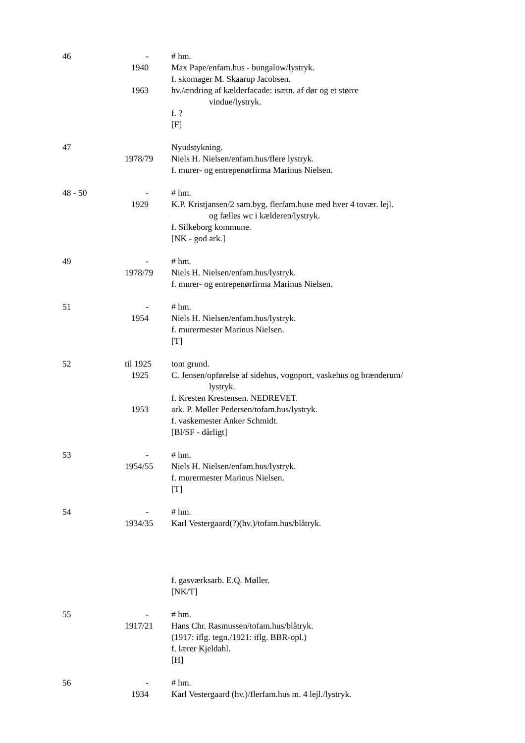46 - # hm.
1940 Max Pape/enfam.hus - bungalow/lystryk.
f. skomager M. Skaarup Jacobsen.
1963 hv./ændring af kælderfacade: isætn. af dør og et større
vindue/lystryk.
f. ?
[F]
47 Nyudstykning.
1978/79
Niels H. Nielsen/enfam.hus/flere lystryk.
f. murer- og entrepenørfirma Marinus Nielsen.
48 - 50 - # hm.
1929 K.P. Kristjansen/2 sam.byg. flerfam.huse med hver 4 tovær. lejl.
og fælles wc i kælderen/lystryk.
f. Silkeborg kommune.
[NK - god ark.]
49 - # hm.
1978/79
Niels H. Nielsen/enfam.hus/lystryk.
f. murer- og entrepenørfirma Marinus Nielsen.
51 - # hm.
1954 Niels H. Nielsen/enfam.hus/lystryk.
f. murermester Marinus Nielsen.
[T]
52 til 1925 tom grund.
1925 C. Jensen/opførelse af sidehus, vognport, vaskehus og brænderum/
lystryk.
f. Kresten Krestensen. NEDREVET.
1953 ark. P. Møller Pedersen/tofam.hus/lystryk.
f. vaskemester Anker Schmidt.
[Bl/SF - dårligt]
53 - # hm.
1954/55
Niels H. Nielsen/enfam.hus/lystryk.
f. murermester Marinus Nielsen.
[T]
54 - # hm.
1934/35
Karl Vestergaard(?)(hv.)/tofam.hus/blåtryk.
f. gasværksarb. E.Q. Møller.
[NK/T]
55 - # hm.
1917/21
Hans Chr. Rasmussen/tofam.hus/blåtryk.
(1917: iflg. tegn./1921: iflg. BBR-opl.)
f. lærer Kjeldahl.
[H]
56 - # hm.
1934 Karl Vestergaard (hv.)/flerfam.hus m. 4 lejl./lystryk.